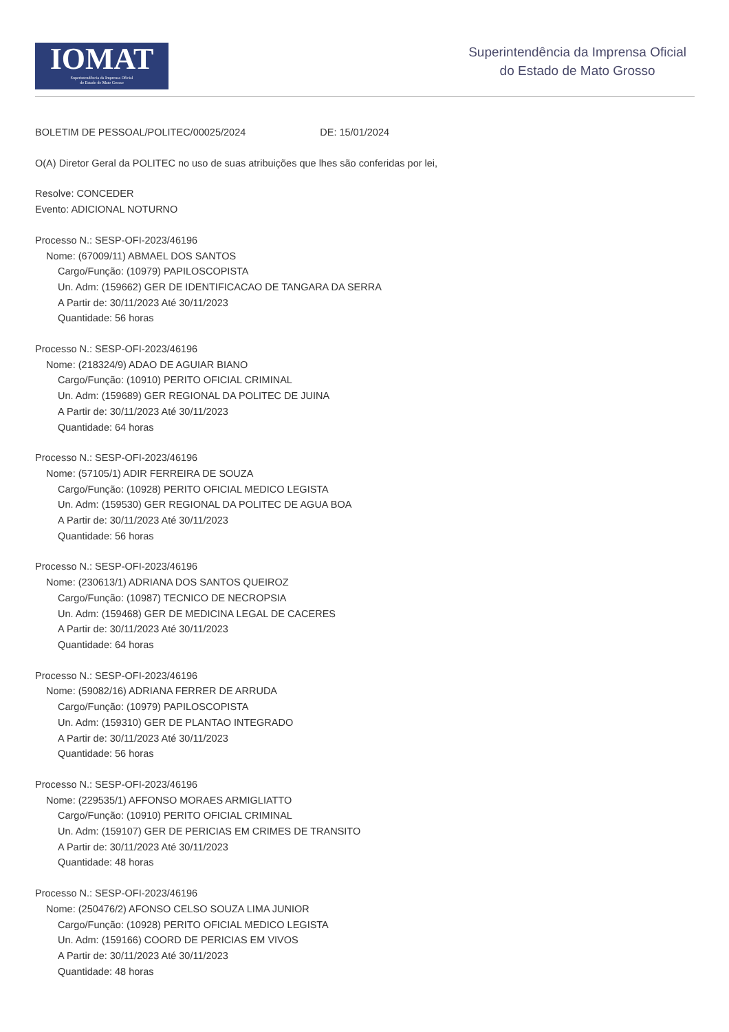IOMAT
Superintendência da Imprensa Oficial
do Estado de Mato Grosso
Superintendência da Imprensa Oficial
do Estado de Mato Grosso
BOLETIM DE PESSOAL/POLITEC/00025/2024 DE: 15/01/2024
O(A) Diretor Geral da POLITEC no uso de suas atribuições que lhes são conferidas por lei,
Resolve: CONCEDER
Evento: ADICIONAL NOTURNO
Processo N.: SESP-OFI-2023/46196
Nome: (67009/11) ABMAEL DOS SANTOS
Cargo/Função: (10979) PAPILOSCOPISTA
Un. Adm: (159662) GER DE IDENTIFICACAO DE TANGARA DA SERRA
A Partir de: 30/11/2023 Até 30/11/2023
Quantidade: 56 horas
Processo N.: SESP-OFI-2023/46196
Nome: (218324/9) ADAO DE AGUIAR BIANO
Cargo/Função: (10910) PERITO OFICIAL CRIMINAL
Un. Adm: (159689) GER REGIONAL DA POLITEC DE JUINA
A Partir de: 30/11/2023 Até 30/11/2023
Quantidade: 64 horas
Processo N.: SESP-OFI-2023/46196
Nome: (57105/1) ADIR FERREIRA DE SOUZA
Cargo/Função: (10928) PERITO OFICIAL MEDICO LEGISTA
Un. Adm: (159530) GER REGIONAL DA POLITEC DE AGUA BOA
A Partir de: 30/11/2023 Até 30/11/2023
Quantidade: 56 horas
Processo N.: SESP-OFI-2023/46196
Nome: (230613/1) ADRIANA DOS SANTOS QUEIROZ
Cargo/Função: (10987) TECNICO DE NECROPSIA
Un. Adm: (159468) GER DE MEDICINA LEGAL DE CACERES
A Partir de: 30/11/2023 Até 30/11/2023
Quantidade: 64 horas
Processo N.: SESP-OFI-2023/46196
Nome: (59082/16) ADRIANA FERRER DE ARRUDA
Cargo/Função: (10979) PAPILOSCOPISTA
Un. Adm: (159310) GER DE PLANTAO INTEGRADO
A Partir de: 30/11/2023 Até 30/11/2023
Quantidade: 56 horas
Processo N.: SESP-OFI-2023/46196
Nome: (229535/1) AFFONSO MORAES ARMIGLIATTO
Cargo/Função: (10910) PERITO OFICIAL CRIMINAL
Un. Adm: (159107) GER DE PERICIAS EM CRIMES DE TRANSITO
A Partir de: 30/11/2023 Até 30/11/2023
Quantidade: 48 horas
Processo N.: SESP-OFI-2023/46196
Nome: (250476/2) AFONSO CELSO SOUZA LIMA JUNIOR
Cargo/Função: (10928) PERITO OFICIAL MEDICO LEGISTA
Un. Adm: (159166) COORD DE PERICIAS EM VIVOS
A Partir de: 30/11/2023 Até 30/11/2023
Quantidade: 48 horas